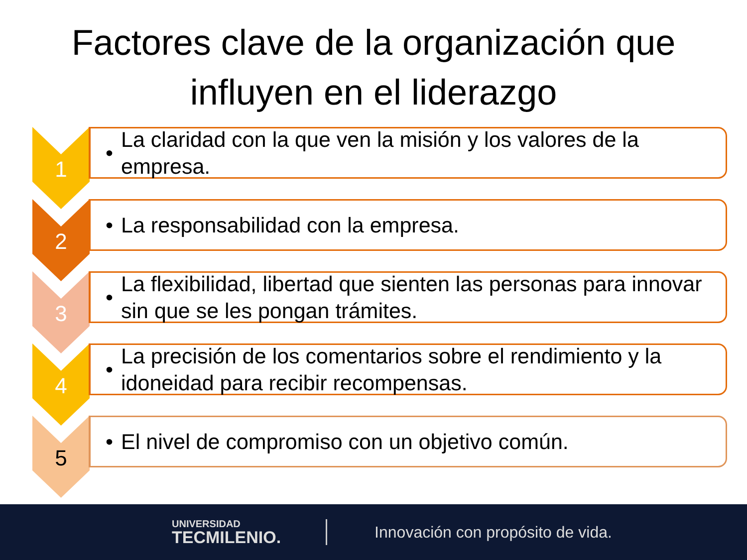Factores clave de la organización que
influyen en el liderazgo
1
• La claridad con la que ven la misión y los valores de la empresa.
2
• La responsabilidad con la empresa.
3
• La flexibilidad, libertad que sienten las personas para innovar sin que se les pongan trámites.
4
• La precisión de los comentarios sobre el rendimiento y la idoneidad para recibir recompensas.
5
• El nivel de compromiso con un objetivo común.
UNIVERSIDAD
TECMILENIO.
Innovación con propósito de vida.